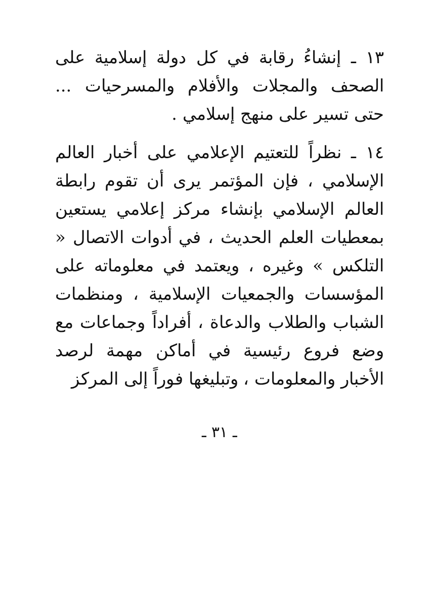١٣ ـ إنشاءُ رقابة في كل دولة إسلامية على الصحف والمجلات والأفلام والمسرحيات ... حتى تسير على منهج إسلامي .
١٤ ـ نظراً للتعتيم الإعلامي على أخبار العالم الإسلامي ، فإن المؤتمر يرى أن تقوم رابطة العالم الإسلامي بإنشاء مركز إعلامي يستعين بمعطيات العلم الحديث ، في أدوات الاتصال « التلكس » وغيره ، ويعتمد في معلوماته على المؤسسات والجمعيات الإسلامية ، ومنظمات الشباب والطلاب والدعاة ، أفراداً وجماعات مع وضع فروع رئيسية في أماكن مهمة لرصد الأخبار والمعلومات ، وتبليغها فوراً إلى المركز
ـ ٣١ ـ